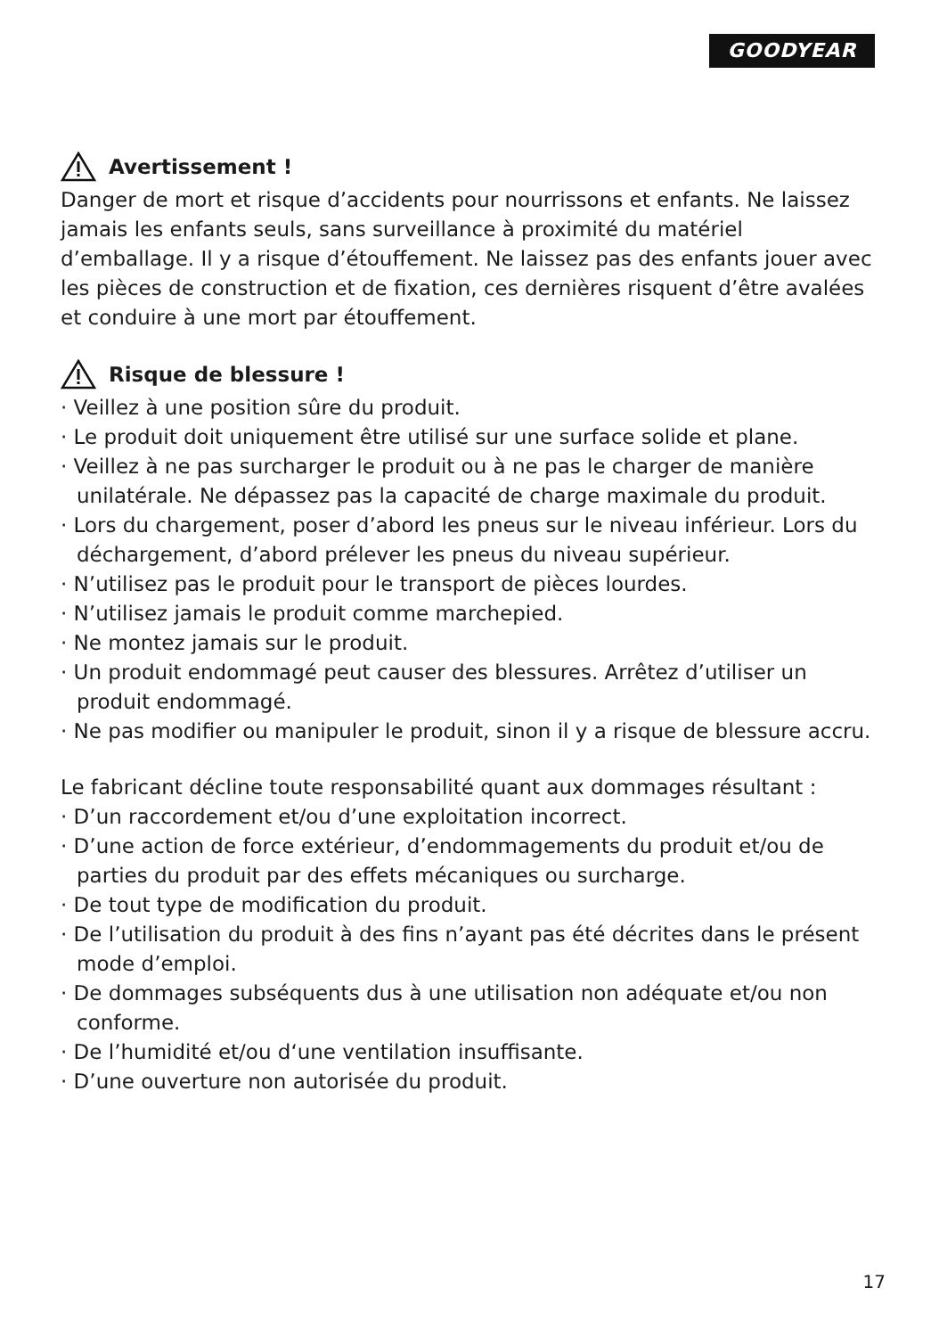GOODYEAR
Avertissement !
Danger de mort et risque d’accidents pour nourrissons et enfants. Ne laissez jamais les enfants seuls, sans surveillance à proximité du matériel d’emballage. Il y a risque d’étouffement. Ne laissez pas des enfants jouer avec les pièces de construction et de fixation, ces dernières risquent d’être avalées et conduire à une mort par étouffement.
Risque de blessure !
· Veillez à une position sûre du produit.
· Le produit doit uniquement être utilisé sur une surface solide et plane.
· Veillez à ne pas surcharger le produit ou à ne pas le charger de manière unilatérale. Ne dépassez pas la capacité de charge maximale du produit.
· Lors du chargement, poser d’abord les pneus sur le niveau inférieur. Lors du déchargement, d’abord prélever les pneus du niveau supérieur.
· N’utilisez pas le produit pour le transport de pièces lourdes.
· N’utilisez jamais le produit comme marchepied.
· Ne montez jamais sur le produit.
· Un produit endommagé peut causer des blessures. Arrêtez d’utiliser un produit endommagé.
· Ne pas modifier ou manipuler le produit, sinon il y a risque de blessure accru.
Le fabricant décline toute responsabilité quant aux dommages résultant :
· D’un raccordement et/ou d’une exploitation incorrect.
· D’une action de force extérieur, d’endommagements du produit et/ou de parties du produit par des effets mécaniques ou surcharge.
· De tout type de modification du produit.
· De l’utilisation du produit à des fins n’ayant pas été décrites dans le présent mode d’emploi.
· De dommages subséquents dus à une utilisation non adéquate et/ou non conforme.
· De l’humidité et/ou d‘une ventilation insuffisante.
· D’une ouverture non autorisée du produit.
17